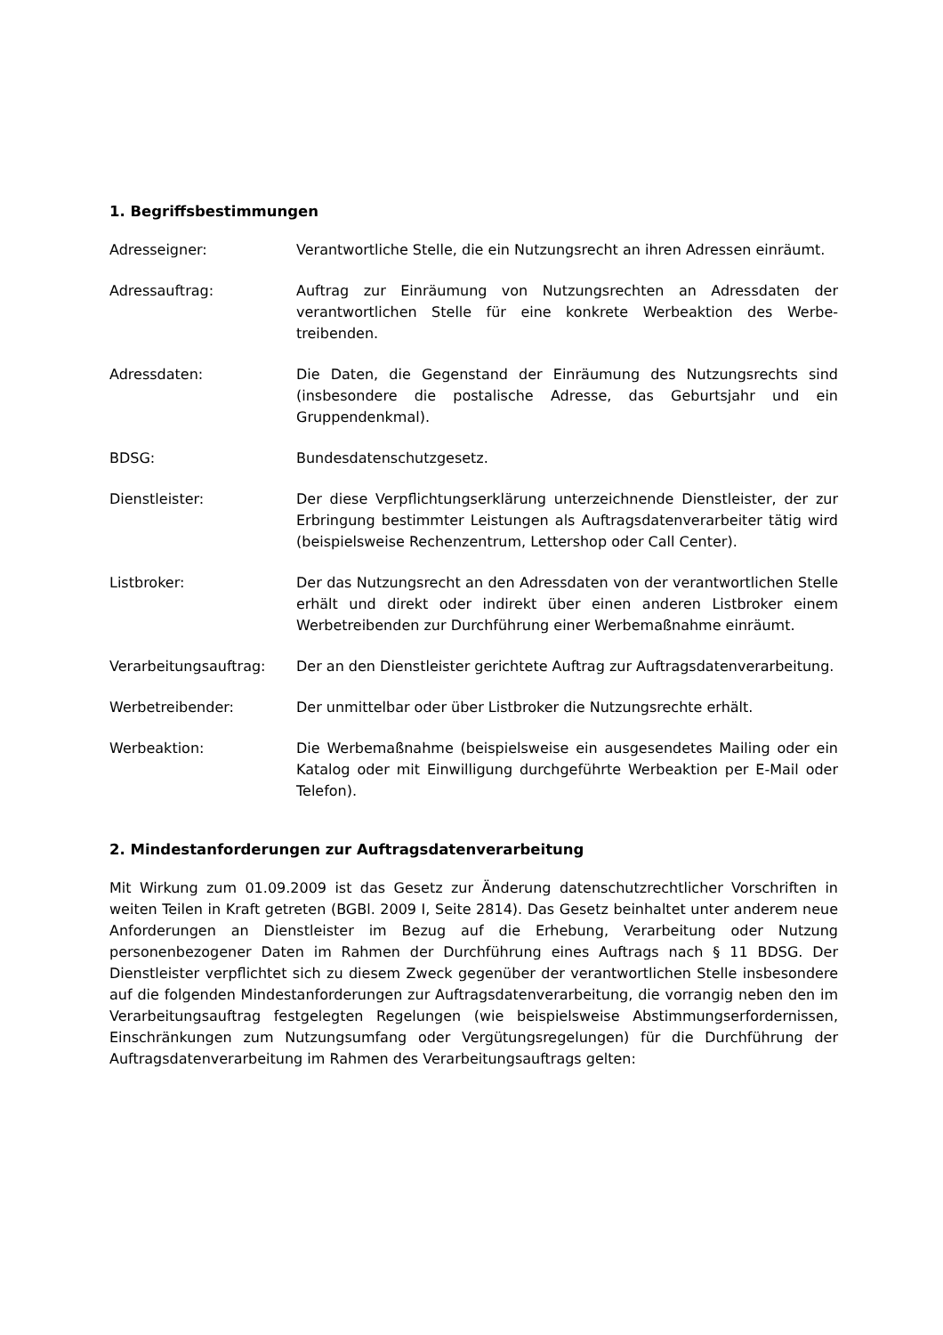1. Begriffsbestimmungen
Adresseigner: Verantwortliche Stelle, die ein Nutzungsrecht an ihren Adressen einräumt.
Adressauftrag: Auftrag zur Einräumung von Nutzungsrechten an Adressdaten der verantwortlichen Stelle für eine konkrete Werbeaktion des Werbe­treibenden.
Adressdaten: Die Daten, die Gegenstand der Einräumung des Nutzungsrechts sind (insbesondere die postalische Adresse, das Geburtsjahr und ein Gruppendenkmal).
BDSG: Bundesdatenschutzgesetz.
Dienstleister: Der diese Verpflichtungserklärung unterzeichnende Dienstleister, der zur Erbringung bestimmter Leistungen als Auftragsdatenverarbeiter tätig wird (beispielsweise Rechenzentrum, Lettershop oder Call Center).
Listbroker: Der das Nutzungsrecht an den Adressdaten von der verantwortlichen Stelle erhält und direkt oder indirekt über einen anderen Listbroker einem Werbetreibenden zur Durchführung einer Werbemaßnahme einräumt.
Verarbeitungsauftrag: Der an den Dienstleister gerichtete Auftrag zur Auftragsdatenverarbeitung.
Werbetreibender: Der unmittelbar oder über Listbroker die Nutzungsrechte erhält.
Werbeaktion: Die Werbemaßnahme (beispielsweise ein ausgesendetes Mailing oder ein Katalog oder mit Einwilligung durchgeführte Werbeaktion per E-Mail oder Telefon).
2. Mindestanforderungen zur Auftragsdatenverarbeitung
Mit Wirkung zum 01.09.2009 ist das Gesetz zur Änderung datenschutzrechtlicher Vorschriften in weiten Teilen in Kraft getreten (BGBl. 2009 I, Seite 2814). Das Gesetz beinhaltet unter anderem neue Anforderungen an Dienstleister im Bezug auf die Erhebung, Verarbeitung oder Nutzung personenbezogener Daten im Rahmen der Durchführung eines Auftrags nach § 11 BDSG. Der Dienstleister verpflichtet sich zu diesem Zweck gegenüber der verantwortlichen Stelle insbesondere auf die folgenden Mindestanforderungen zur Auftragsdatenverarbeitung, die vorrangig neben den im Verarbeitungsauftrag festgelegten Regelungen (wie beispielsweise Abstimmungserfordernissen, Einschränkungen zum Nutzungsumfang oder Vergütungs­regelungen) für die Durchführung der Auftragsdatenverarbeitung im Rahmen des Verarbeitungs­auftrags gelten: